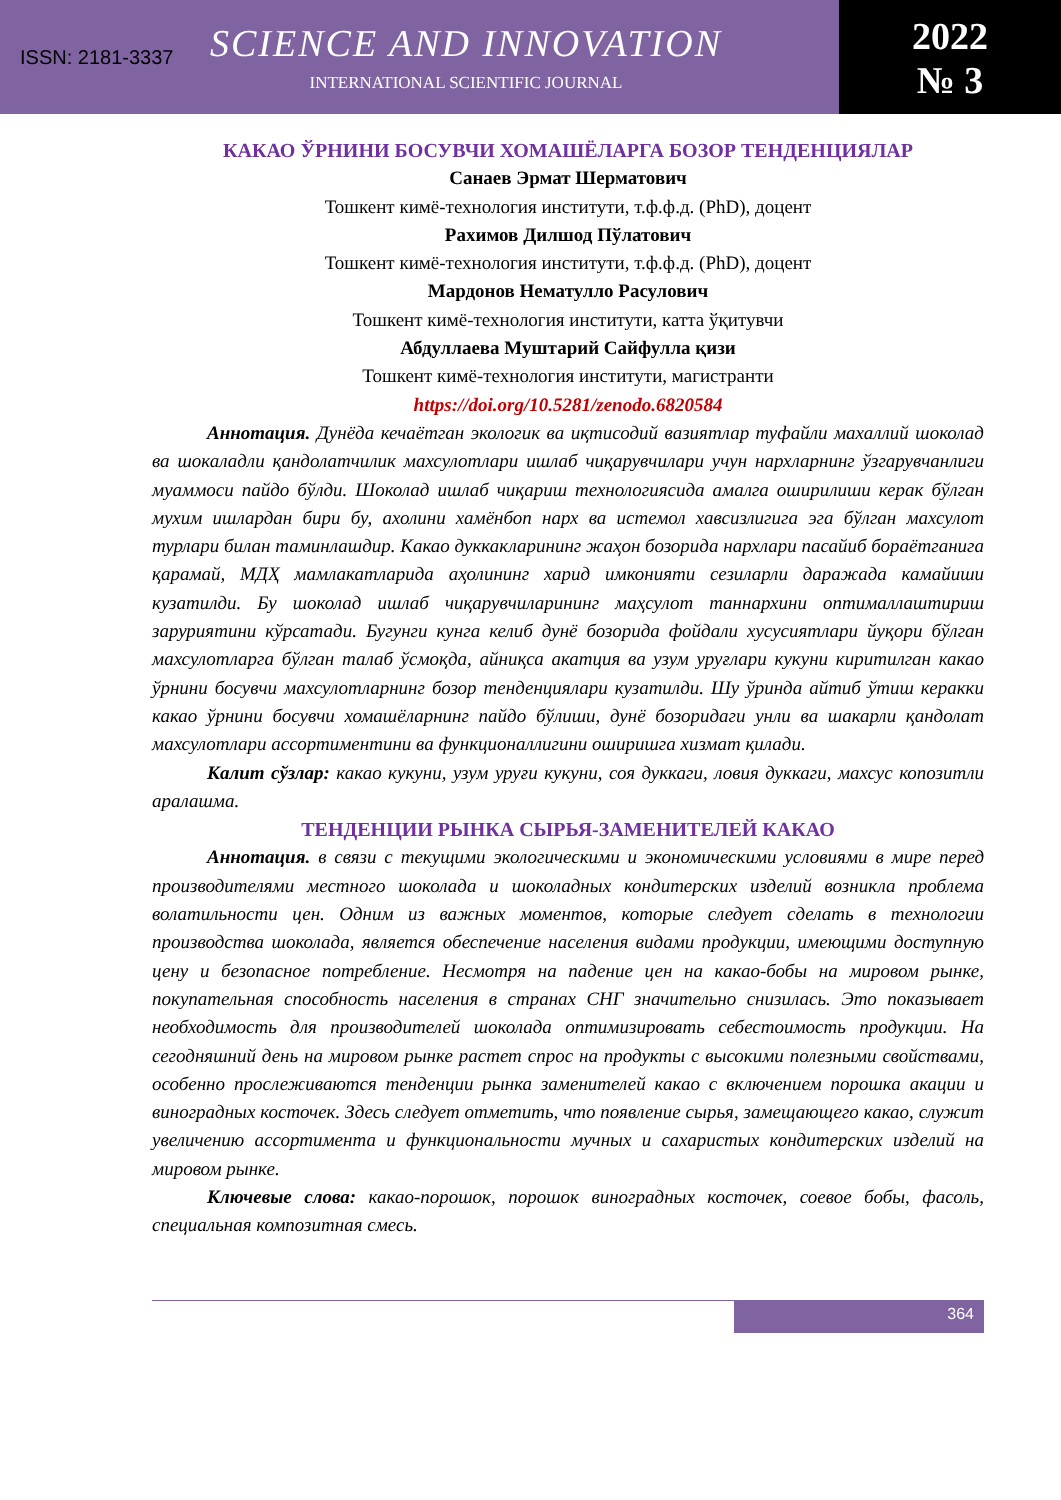ISSN: 2181-3337
SCIENCE AND INNOVATION
INTERNATIONAL SCIENTIFIC JOURNAL
2022
№ 3
КАКАО ЎРНИНИ БОСУВЧИ ХОМАШЁЛАРГА БОЗОР ТЕНДЕНЦИЯЛАР
Санаев Эрмат Шерматович
Тошкент кимё-технология институти, т.ф.ф.д. (PhD), доцент
Рахимов Дилшод Пўлатович
Тошкент кимё-технология институти, т.ф.ф.д. (PhD), доцент
Мардонов Нематулло Расулович
Тошкент кимё-технология институти, катта ўқитувчи
Абдуллаева Муштарий Сайфулла қизи
Тошкент кимё-технология институти, магистранти
https://doi.org/10.5281/zenodo.6820584
Аннотация. Дунёда кечаётган экологик ва иқтисодий вазиятлар туфайли махаллий шоколад ва шокаладли қандолатчилик махсулотлари ишлаб чиқарувчилари учун нархларнинг ўзгарувчанлиги муаммоси пайдо бўлди. Шоколад ишлаб чиқариш технологиясида амалга оширилиши керак бўлган мухим ишлардан бири бу, ахолини хамёнбоп нарх ва истемол хавсизлигига эга бўлган махсулот турлари билан таминлашдир. Какао дуккакларининг жаҳон бозорида нархлари пасайиб бораётганига қарамай, МДҲ мамлакатларида аҳолининг харид имконияти сезиларли даражада камайиши кузатилди. Бу шоколад ишлаб чиқарувчиларининг маҳсулот таннархини оптималлаштириш заруриятини кўрсатади. Бугунги кунга келиб дунё бозорида фойдали хусусиятлари йуқори бўлган махсулотларга бўлган талаб ўсмоқда, айниқса акатция ва узум уруғлари кукуни киритилган какао ўрнини босувчи махсулотларнинг бозор тенденциялари кузатилди. Шу ўринда айтиб ўтиш керакки какао ўрнини босувчи хомашёларнинг пайдо бўлиши, дунё бозоридаги унли ва шакарли қандолат махсулотлари ассортиментини ва функционаллигини оширишга хизмат қилади.
Калит сўзлар: какао кукуни, узум уруғи кукуни, соя дуккаги, ловия дуккаги, махсус копозитли аралашма.
ТЕНДЕНЦИИ РЫНКА СЫРЬЯ-ЗАМЕНИТЕЛЕЙ КАКАО
Аннотация. в связи с текущими экологическими и экономическими условиями в мире перед производителями местного шоколада и шоколадных кондитерских изделий возникла проблема волатильности цен. Одним из важных моментов, которые следует сделать в технологии производства шоколада, является обеспечение населения видами продукции, имеющими доступную цену и безопасное потребление. Несмотря на падение цен на какао-бобы на мировом рынке, покупательная способность населения в странах СНГ значительно снизилась. Это показывает необходимость для производителей шоколада оптимизировать себестоимость продукции. На сегодняшний день на мировом рынке растет спрос на продукты с высокими полезными свойствами, особенно прослеживаются тенденции рынка заменителей какао с включением порошка акации и виноградных косточек. Здесь следует отметить, что появление сырья, замещающего какао, служит увеличению ассортимента и функциональности мучных и сахаристых кондитерских изделий на мировом рынке.
Ключевые слова: какао-порошок, порошок виноградных косточек, соевое бобы, фасоль, специальная композитная смесь.
364